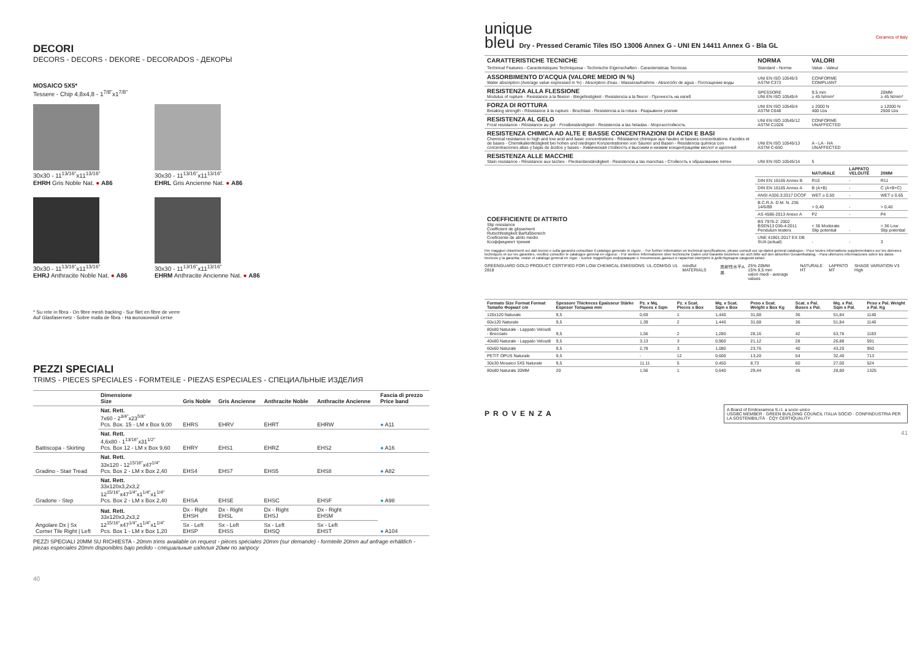DECORI
DECORS - DECORS - DEKORE - DECORADOS - ДЕКОРЫ
MOSAICO 5X5*
Tessere - Chip 4,8x4,8 - 1<sup>7/8"</sup>x1<sup>7/8"</sup>
30x30 - 11<sup>13/16"</sup>x11<sup>13/16"</sup>
EHRH Gris Noble Nat. ● A86
30x30 - 11<sup>13/16"</sup>x11<sup>13/16"</sup>
EHRL Gris Ancienne Nat. ● A86
30x30 - 11<sup>13/16"</sup>x11<sup>13/16"</sup>
EHRJ Anthracite Noble Nat. ● A86
30x30 - 11<sup>13/16"</sup>x11<sup>13/16"</sup>
EHRM Anthracite Ancienne Nat. ● A86
* Su rete in fibra - On fibre mesh backing - Sur filet en fibre de verre
Auf Glasfasernetz - Sobre malla de fibra - На волоконной сетке
PEZZI SPECIALI
TRIMS - PIECES SPECIALES - FORMTEILE - PIEZAS ESPECIALES - СПЕЦИАЛЬНЫЕ ИЗДЕЛИЯ
| | Dimensione Size | Gris Noble | Gris Ancienne | Anthracite Noble | Anthracite Ancienne | Fascia di prezzo Price band |
| --- | --- | --- | --- | --- | --- | --- |
| Battiscopa - Skirting | Nat. Rett. 7x60 - 2<sup>3/4"</sup>x23<sup>5/8"</sup> Pcs. Box. 15 - LM x Box 9,00 | EHRS | EHRV | EHRT | EHRW | ● A11 |
| | Nat. Rett. 4,6x80 - 1<sup>13/16"</sup>x31<sup>1/2"</sup> Pcs. Box 12 - LM x Box 9,60 | EHRY | EHS1 | EHRZ | EHS2 | ● A16 |
| Gradino - Stair Tread | Nat. Rett. 33x120 - 12<sup>15/16"</sup>x47<sup>1/4"</sup> Pcs. Box 2 - LM x Box 2,40 | EHS4 | EHS7 | EHS5 | EHS8 | ● A82 |
| Gradone - Step | Nat. Rett. 33x120x3,2x3,2 12<sup>15/16"</sup>x47<sup>1/4"</sup>x1<sup>1/4"</sup>x1<sup>1/4"</sup> Pcs. Box 2 - LM x Box 2,40 | EHSA | EHSE | EHSC | EHSF | ● A98 |
| Angolare Dx / Sx Corner Tile Right / Left | Nat. Rett. 33x120x3,2x3,2 12<sup>15/16"</sup>x47<sup>1/4"</sup>x1<sup>1/4"</sup>x1<sup>1/4"</sup> Pcs. Box 1 - LM x Box 1,20 | Dx - Right EHSH | Dx - Right EHSL | Dx - Right EHSJ | Dx - Right EHSM | ● A104 |
| | | Sx - Left EHSP | Sx - Left EHSS | Sx - Left EHSQ | Sx - Left EHST | |
PEZZI SPECIALI 20MM SU RICHIESTA - 20mm trims available on request - pièces spéciales 20mm (sur demande) - formteile 20mm auf anfrage erhältlich - piezas especiales 20mm disponibles bajo pedido - специальные изделия 20мм по запросу
40
unique
bleu Dry - Pressed Ceramic Tiles ISO 13006 Annex G - UNI EN 14411 Annex G - Bla GL Ceramics of Italy
| CARATTERISTICHE TECNICHE Technical Features - Caracteristiques Techniquesa - Technische Eigenschaften - Caracteristicas Tecnicas | NORMA Standard - Norme | VALORI Value - Valeur | | |
| --- | --- | --- | --- | --- |
| ASSORBIMENTO D'ACQUA (VALORE MEDIO IN %) Water absorption (Average value expressed in %) - Absorption d'eau - Wasseraufnahme - Absorción de agua - Поглощение воды | UNI EN ISO 10545/3 ASTM C373 | CONFORME COMPLIANT | | |
| RESISTENZA ALLA FLESSIONE Modulus of rupture - Resistance a la flexion - Biegefestigkeit - Resistencia a la flexon - Прочность на изгиб | SPESSORE UNI EN ISO 10545/4 | 9,5 mm ≥ 45 N/mm² | | 20MM ≥ 45 N/mm² |
| FORZA DI ROTTURA Breaking strength - Résistance à la rupture - Bruchlast - Resistencia a la rotura - Разрывное усилие | UNI EN ISO 10545/4 ASTM C648 | ≥ 2000 N 400 Lbs | | ≥ 12000 N 2500 Lbs |
| RESISTENZA AL GELO Frost resistance - Résistance au gel - Frostbeständigkeit - Resistencia a las heladas - Морозостойкость | UNI EN ISO 10545/12 ASTM C1026 | CONFORME UNAFFECTED | | |
| RESISTENZA CHIMICA AD ALTE E BASSE CONCENTRAZIONI DI ACIDI E BASI Chemical resistance to high and low acid and basic concentrations - Résistance chimique aux hautes et basses concentrations d'acides et de bases - Chemikalienfestigkeit bei hohen und niedrigen Konzentrationen von Säuren und Basen - Resistencia química con concentraciones altas y bajas de ácidos y bases - Химическая стойкость к высоким и низким концентрациям кислот и щелочей | UNI EN ISO 10545/13 ASTM C-650 | A - LA - HA UNAFFECTED | | |
| RESISTENZA ALLE MACCHIE Stain resistance - Résistance aux taches - Fleckenbeständigkeit - Resistencia a las manchas - Стойкость к образованию пятен | UNI EN ISO 10545/14 | 5 | | |
| COEFFICIENTE DI ATTRITO Slip resistance Coefficient de glissement Rutschfestigkeit Barfußbereich Coeficiente de atrito medio Коэффициент трения | | NATURALE | LAPPATO VELOUTÉ | 20MM |
| | DIN EN 16165 Annex B | R10 | - | R11 |
| | DIN EN 16165 Annex A | B (A+B) | - | C (A+B+C) |
| | ANSI A326.3:2017 DCOF | WET ≥ 0,50 | - | WET ≥ 0,65 |
| | B.C.R.A. D.M. N. 236 14/6/89 | > 0,40 | - | > 0,40 |
| | AS 4586-2013 Anexo A | P2 | - | P4 |
| | BS 7976-2: 2002 BSEN13 036-4:2011 Pendulum testers | < 36 Moderate Slip potential | - | > 36 Low Slip potential |
| | UNE 41901:2017 EX DB SUA (actual) | - | - | 3 |
Per maggiori chiarimenti sui dati tecnici e sulla garanzia consultare il catalogo generale in vigore. - For further information on technical specifications, please consult our up-dated general catalogue.- Pour toutes informations supplementaires sur les donnees techniques et sur les garanties, veuillez consulter le catalogue general en vigueur. - Für weitere Informationen über technische Daten und Garantie beziehen sie sich bitte auf den aktuellen Gesamtkatalog. - Para ulteriores informaciones sobre los datos tecnicos y la garantia, vease el catalogo general en vigor. - Более подробную информацию о технических данных и гарантии смотрите в действующем сводном катал.
GREENGUARD GOLD PRODUCT CERTIFIED FOR LOW CHEMICAL EMISSIONS: UL.COM/GG UL 2818 mindful MATERIALS 放射性水平A类 25% 20MM
15% 9,5 mm
valori medi - average values NATURALE HT LAPPATO MT SHADE VARIATION V3 High
| Formato Size Format Format Tamaño Формат cm | Spessore Thickness Epaisseur Stärke Espesor Толщина mm | Pz. x Mq. Pieces x Sqm | Pz. x Scat. Pieces x Box | Mq. x Scat. Sqm x Box | Peso x Scat. Weight x Box Kg | Scat. x Pal. Boxes x Pal. | Mq. x Pal. Sqm x Pal. | Peso x Pal. Weight x Pal. Kg |
| --- | --- | --- | --- | --- | --- | --- | --- | --- |
| 120x120 Naturale | 9,5 | 0,69 | 1 | 1,440 | 31,68 | 36 | 51,84 | 1140 |
| 60x120 Naturale | 9,5 | 1,39 | 2 | 1,440 | 31,68 | 36 | 51,84 | 1140 |
| 80x80 Naturale - Lappato Veloutè - Brecciato | 9,5 | 1,56 | 2 | 1,280 | 28,16 | 42 | 53,76 | 1183 |
| 40x80 Naturale - Lappato Veloutè | 9,5 | 3,13 | 3 | 0,960 | 21,12 | 28 | 26,88 | 591 |
| 60x60 Naturale | 9,5 | 2,78 | 3 | 1,080 | 23,76 | 40 | 43,20 | 950 |
| PETIT OPUS Naturale | 9,5 | - | 12 | 0,600 | 13,20 | 54 | 32,40 | 713 |
| 30x30 Mosaico 5X5 Naturale | 9,5 | 11,11 | 5 | 0,450 | 8,73 | 60 | 27,00 | 524 |
| 80x80 Naturale 20MM | 20 | 1,56 | 1 | 0,640 | 29,44 | 45 | 28,80 | 1325 |
PROVENZA
A Brand of Emilceramica S.r.l. a socio unico
USGBC MEMBER · GREEN BUILDING COUNCIL ITALIA SOCIO · CONFINDUSTRIA PER LA SOSTENIBILITÀ · CQY CERTIQUALITY
41